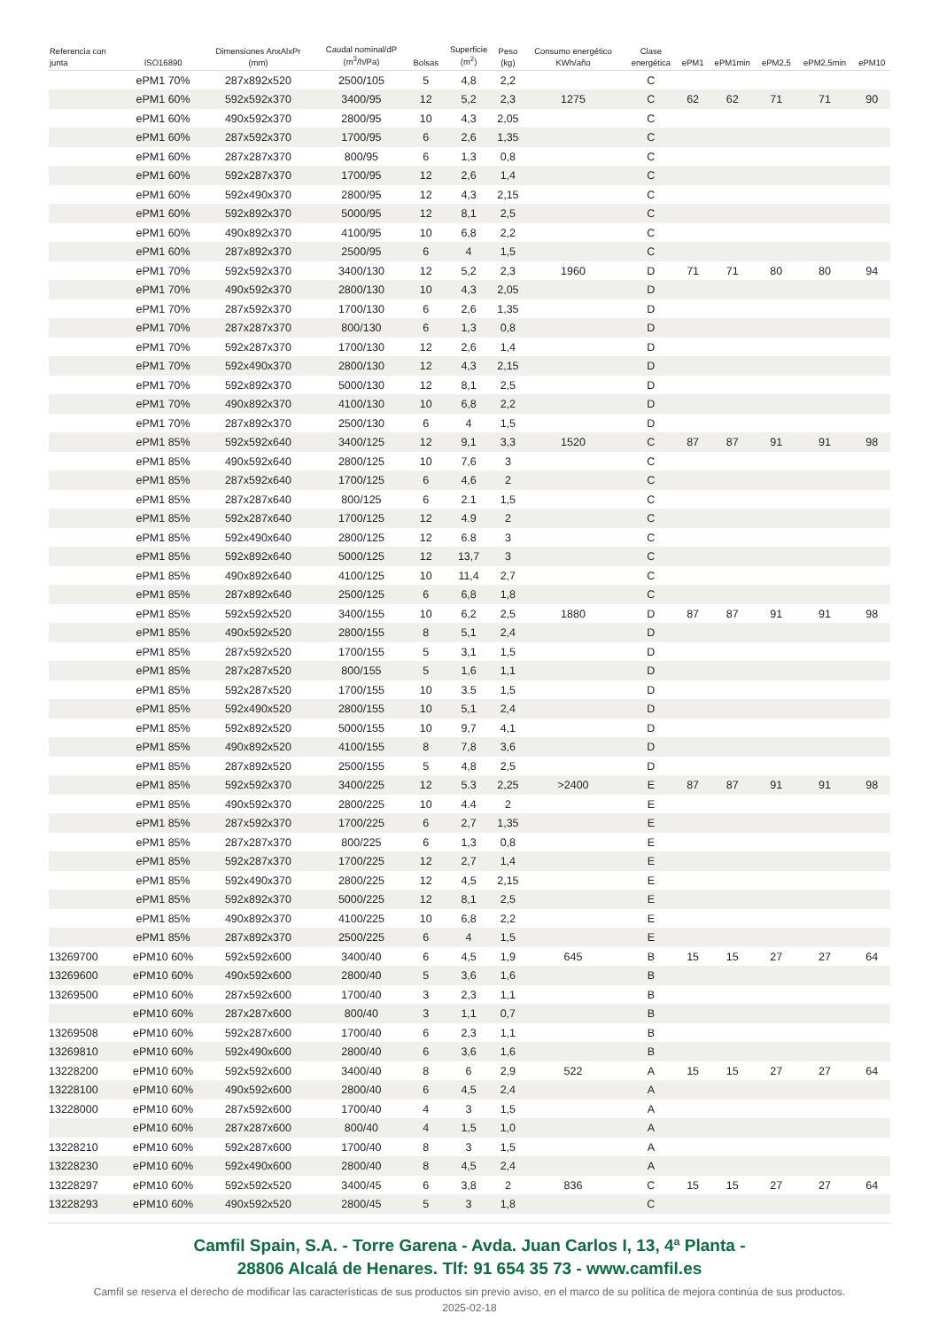| Referencia con junta | ISO16890 | Dimensiones AnxAlxPr (mm) | Caudal nominal/dP (m<sup>3</sup>/h/Pa) | Bolsas | Superficie (m<sup>2</sup>) | Peso (kg) | Consumo energético KWh/año | Clase energética | ePM1 | ePM1min | ePM2,5 | ePM2,5min | ePM10 |
| --- | --- | --- | --- | --- | --- | --- | --- | --- | --- | --- | --- | --- | --- |
| | ePM1 70% | 287x892x520 | 2500/105 | 5 | 4,8 | 2,2 | | C | | | | | |
| | ePM1 60% | 592x592x370 | 3400/95 | 12 | 5,2 | 2,3 | 1275 | C | 62 | 62 | 71 | 71 | 90 |
| | ePM1 60% | 490x592x370 | 2800/95 | 10 | 4,3 | 2,05 | | C | | | | | |
| | ePM1 60% | 287x592x370 | 1700/95 | 6 | 2,6 | 1,35 | | C | | | | | |
| | ePM1 60% | 287x287x370 | 800/95 | 6 | 1,3 | 0,8 | | C | | | | | |
| | ePM1 60% | 592x287x370 | 1700/95 | 12 | 2,6 | 1,4 | | C | | | | | |
| | ePM1 60% | 592x490x370 | 2800/95 | 12 | 4,3 | 2,15 | | C | | | | | |
| | ePM1 60% | 592x892x370 | 5000/95 | 12 | 8,1 | 2,5 | | C | | | | | |
| | ePM1 60% | 490x892x370 | 4100/95 | 10 | 6,8 | 2,2 | | C | | | | | |
| | ePM1 60% | 287x892x370 | 2500/95 | 6 | 4 | 1,5 | | C | | | | | |
| | ePM1 70% | 592x592x370 | 3400/130 | 12 | 5,2 | 2,3 | 1960 | D | 71 | 71 | 80 | 80 | 94 |
| | ePM1 70% | 490x592x370 | 2800/130 | 10 | 4,3 | 2,05 | | D | | | | | |
| | ePM1 70% | 287x592x370 | 1700/130 | 6 | 2,6 | 1,35 | | D | | | | | |
| | ePM1 70% | 287x287x370 | 800/130 | 6 | 1,3 | 0,8 | | D | | | | | |
| | ePM1 70% | 592x287x370 | 1700/130 | 12 | 2,6 | 1,4 | | D | | | | | |
| | ePM1 70% | 592x490x370 | 2800/130 | 12 | 4,3 | 2,15 | | D | | | | | |
| | ePM1 70% | 592x892x370 | 5000/130 | 12 | 8,1 | 2,5 | | D | | | | | |
| | ePM1 70% | 490x892x370 | 4100/130 | 10 | 6,8 | 2,2 | | D | | | | | |
| | ePM1 70% | 287x892x370 | 2500/130 | 6 | 4 | 1,5 | | D | | | | | |
| | ePM1 85% | 592x592x640 | 3400/125 | 12 | 9,1 | 3,3 | 1520 | C | 87 | 87 | 91 | 91 | 98 |
| | ePM1 85% | 490x592x640 | 2800/125 | 10 | 7,6 | 3 | | C | | | | | |
| | ePM1 85% | 287x592x640 | 1700/125 | 6 | 4,6 | 2 | | C | | | | | |
| | ePM1 85% | 287x287x640 | 800/125 | 6 | 2.1 | 1,5 | | C | | | | | |
| | ePM1 85% | 592x287x640 | 1700/125 | 12 | 4.9 | 2 | | C | | | | | |
| | ePM1 85% | 592x490x640 | 2800/125 | 12 | 6.8 | 3 | | C | | | | | |
| | ePM1 85% | 592x892x640 | 5000/125 | 12 | 13,7 | 3 | | C | | | | | |
| | ePM1 85% | 490x892x640 | 4100/125 | 10 | 11,4 | 2,7 | | C | | | | | |
| | ePM1 85% | 287x892x640 | 2500/125 | 6 | 6,8 | 1,8 | | C | | | | | |
| | ePM1 85% | 592x592x520 | 3400/155 | 10 | 6,2 | 2,5 | 1880 | D | 87 | 87 | 91 | 91 | 98 |
| | ePM1 85% | 490x592x520 | 2800/155 | 8 | 5,1 | 2,4 | | D | | | | | |
| | ePM1 85% | 287x592x520 | 1700/155 | 5 | 3,1 | 1,5 | | D | | | | | |
| | ePM1 85% | 287x287x520 | 800/155 | 5 | 1,6 | 1,1 | | D | | | | | |
| | ePM1 85% | 592x287x520 | 1700/155 | 10 | 3.5 | 1,5 | | D | | | | | |
| | ePM1 85% | 592x490x520 | 2800/155 | 10 | 5,1 | 2,4 | | D | | | | | |
| | ePM1 85% | 592x892x520 | 5000/155 | 10 | 9,7 | 4,1 | | D | | | | | |
| | ePM1 85% | 490x892x520 | 4100/155 | 8 | 7,8 | 3,6 | | D | | | | | |
| | ePM1 85% | 287x892x520 | 2500/155 | 5 | 4,8 | 2,5 | | D | | | | | |
| | ePM1 85% | 592x592x370 | 3400/225 | 12 | 5.3 | 2,25 | >2400 | E | 87 | 87 | 91 | 91 | 98 |
| | ePM1 85% | 490x592x370 | 2800/225 | 10 | 4.4 | 2 | | E | | | | | |
| | ePM1 85% | 287x592x370 | 1700/225 | 6 | 2,7 | 1,35 | | E | | | | | |
| | ePM1 85% | 287x287x370 | 800/225 | 6 | 1,3 | 0,8 | | E | | | | | |
| | ePM1 85% | 592x287x370 | 1700/225 | 12 | 2,7 | 1,4 | | E | | | | | |
| | ePM1 85% | 592x490x370 | 2800/225 | 12 | 4,5 | 2,15 | | E | | | | | |
| | ePM1 85% | 592x892x370 | 5000/225 | 12 | 8,1 | 2,5 | | E | | | | | |
| | ePM1 85% | 490x892x370 | 4100/225 | 10 | 6,8 | 2,2 | | E | | | | | |
| | ePM1 85% | 287x892x370 | 2500/225 | 6 | 4 | 1,5 | | E | | | | | |
| 13269700 | ePM10 60% | 592x592x600 | 3400/40 | 6 | 4,5 | 1,9 | 645 | B | 15 | 15 | 27 | 27 | 64 |
| 13269600 | ePM10 60% | 490x592x600 | 2800/40 | 5 | 3,6 | 1,6 | | B | | | | | |
| 13269500 | ePM10 60% | 287x592x600 | 1700/40 | 3 | 2,3 | 1,1 | | B | | | | | |
| | ePM10 60% | 287x287x600 | 800/40 | 3 | 1,1 | 0,7 | | B | | | | | |
| 13269508 | ePM10 60% | 592x287x600 | 1700/40 | 6 | 2,3 | 1,1 | | B | | | | | |
| 13269810 | ePM10 60% | 592x490x600 | 2800/40 | 6 | 3,6 | 1,6 | | B | | | | | |
| 13228200 | ePM10 60% | 592x592x600 | 3400/40 | 8 | 6 | 2,9 | 522 | A | 15 | 15 | 27 | 27 | 64 |
| 13228100 | ePM10 60% | 490x592x600 | 2800/40 | 6 | 4,5 | 2,4 | | A | | | | | |
| 13228000 | ePM10 60% | 287x592x600 | 1700/40 | 4 | 3 | 1,5 | | A | | | | | |
| | ePM10 60% | 287x287x600 | 800/40 | 4 | 1,5 | 1,0 | | A | | | | | |
| 13228210 | ePM10 60% | 592x287x600 | 1700/40 | 8 | 3 | 1,5 | | A | | | | | |
| 13228230 | ePM10 60% | 592x490x600 | 2800/40 | 8 | 4,5 | 2,4 | | A | | | | | |
| 13228297 | ePM10 60% | 592x592x520 | 3400/45 | 6 | 3,8 | 2 | 836 | C | 15 | 15 | 27 | 27 | 64 |
| 13228293 | ePM10 60% | 490x592x520 | 2800/45 | 5 | 3 | 1,8 | | C | | | | | |
Camfil Spain, S.A. - Torre Garena - Avda. Juan Carlos I, 13, 4ª Planta -
28806 Alcalá de Henares. Tlf: 91 654 35 73 - www.camfil.es
Camfil se reserva el derecho de modificar las características de sus productos sin previo aviso, en el marco de su política de mejora continúa de sus productos.
2025-02-18